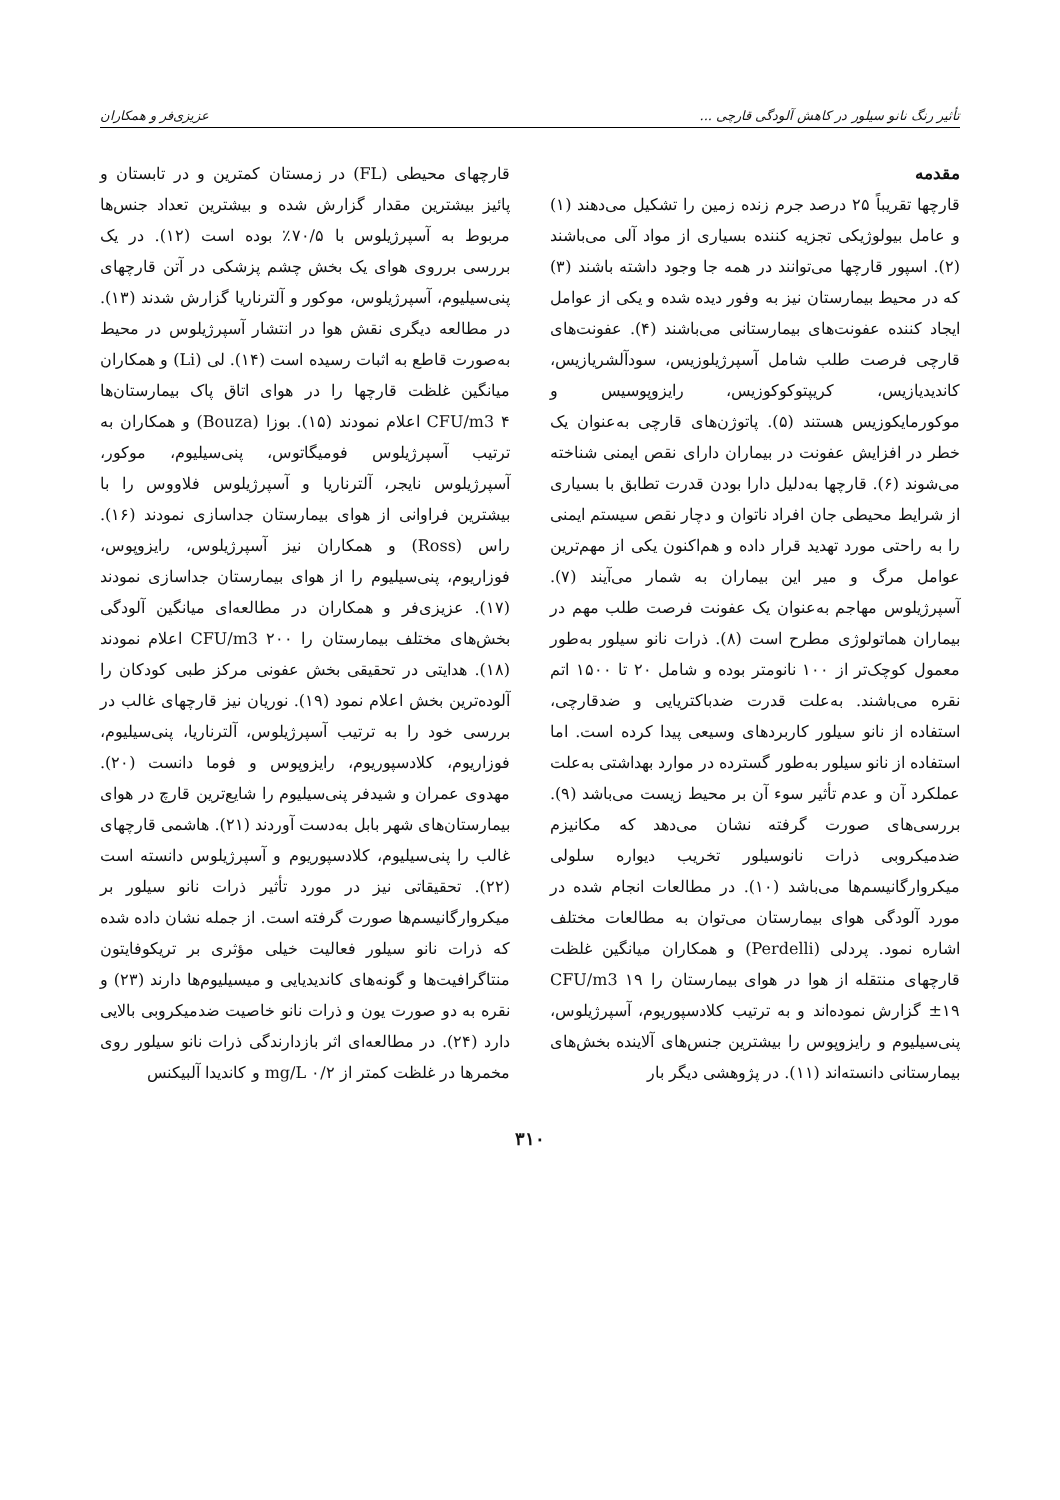تأثیر رنگ نانو سیلور در کاهش آلودگی قارچی ... عزیزی‌فر و همکاران
مقدمه
قارچها تقریباً ۲۵ درصد جرم زنده زمین را تشکیل می‌دهند (۱) و عامل بیولوژیکی تجزیه کننده بسیاری از مواد آلی می‌باشند (۲). اسپور قارچها می‌توانند در همه جا وجود داشته باشند (۳) که در محیط بیمارستان نیز به وفور دیده شده و یکی از عوامل ایجاد کننده عفونت‌های بیمارستانی می‌باشند (۴). عفونت‌های قارچی فرصت طلب شامل آسپرژیلوزیس، سودآلشریازیس، کاندیدیازیس، کریپتوکوکوزیس، رایزوپوسیس و موکورمایکوزیس هستند (۵). پاتوژن‌های قارچی به‌عنوان یک خطر در افزایش عفونت در بیماران دارای نقص ایمنی شناخته می‌شوند (۶). قارچها به‌دلیل دارا بودن قدرت تطابق با بسیاری از شرایط محیطی جان افراد ناتوان و دچار نقص سیستم ایمنی را به راحتی مورد تهدید قرار داده و هم‌اکنون یکی از مهم‌ترین عوامل مرگ و میر این بیماران به شمار می‌آیند (۷). آسپرژیلوس مهاجم به‌عنوان یک عفونت فرصت طلب مهم در بیماران هماتولوژی مطرح است (۸). ذرات نانو سیلور به‌طور معمول کوچک‌تر از ۱۰۰ نانومتر بوده و شامل ۲۰ تا ۱۵۰۰ اتم نقره می‌باشند. به‌علت قدرت ضدباکتریایی و ضدقارچی، استفاده از نانو سیلور کاربردهای وسیعی پیدا کرده است. اما استفاده از نانو سیلور به‌طور گسترده در موارد بهداشتی به‌علت عملکرد آن و عدم تأثیر سوء آن بر محیط زیست می‌باشد (۹). بررسی‌های صورت گرفته نشان می‌دهد که مکانیزم ضدمیکروبی ذرات نانوسیلور تخریب دیواره سلولی میکروارگانیسم‌ها می‌باشد (۱۰). در مطالعات انجام شده در مورد آلودگی هوای بیمارستان می‌توان به مطالعات مختلف اشاره نمود. پردلی (Perdelli) و همکاران میانگین غلظت قارچهای منتقله از هوا در هوای بیمارستان را CFU/m3 ۱۹ ±۱۹ گزارش نموده‌اند و به ترتیب کلادسپوریوم، آسپرژیلوس، پنی‌سیلیوم و رایزوپوس را بیشترین جنس‌های آلاینده بخش‌های بیمارستانی دانسته‌اند (۱۱). در پژوهشی دیگر بار
قارچهای محیطی (FL) در زمستان کمترین و در تابستان و پائیز بیشترین مقدار گزارش شده و بیشترین تعداد جنس‌ها مربوط به آسپرژیلوس با ۷۰/۵٪ بوده است (۱۲). در یک بررسی برروی هوای یک بخش چشم پزشکی در آتن قارچهای پنی‌سیلیوم، آسپرژیلوس، موکور و آلترناریا گزارش شدند (۱۳). در مطالعه دیگری نقش هوا در انتشار آسپرژیلوس در محیط به‌صورت قاطع به اثبات رسیده است (۱۴). لی (Li) و همکاران میانگین غلظت قارچها را در هوای اتاق پاک بیمارستان‌ها CFU/m3 ۴ اعلام نمودند (۱۵). بوزا (Bouza) و همکاران به ترتیب آسپرژیلوس فومیگاتوس، پنی‌سیلیوم، موکور، آسپرژیلوس نایجر، آلترناریا و آسپرژیلوس فلاووس را با بیشترین فراوانی از هوای بیمارستان جداسازی نمودند (۱۶). راس (Ross) و همکاران نیز آسپرژیلوس، رایزوپوس، فوزاریوم، پنی‌سیلیوم را از هوای بیمارستان جداسازی نمودند (۱۷). عزیزی‌فر و همکاران در مطالعه‌ای میانگین آلودگی بخش‌های مختلف بیمارستان را CFU/m3 ۲۰۰ اعلام نمودند (۱۸). هدایتی در تحقیقی بخش عفونی مرکز طبی کودکان را آلوده‌ترین بخش اعلام نمود (۱۹). نوریان نیز قارچهای غالب در بررسی خود را به ترتیب آسپرژیلوس، آلترناریا، پنی‌سیلیوم، فوزاریوم، کلادسپوریوم، رایزوپوس و فوما دانست (۲۰). مهدوی عمران و شیدفر پنی‌سیلیوم را شایع‌ترین قارچ در هوای بیمارستان‌های شهر بابل به‌دست آوردند (۲۱). هاشمی قارچهای غالب را پنی‌سیلیوم، کلادسپوریوم و آسپرژیلوس دانسته است (۲۲). تحقیقاتی نیز در مورد تأثیر ذرات نانو سیلور بر میکروارگانیسم‌ها صورت گرفته است. از جمله نشان داده شده که ذرات نانو سیلور فعالیت خیلی مؤثری بر تریکوفایتون منتاگرافیت‌ها و گونه‌های کاندیدیایی و میسیلیوم‌ها دارند (۲۳) و نقره به دو صورت یون و ذرات نانو خاصیت ضدمیکروبی بالایی دارد (۲۴). در مطالعه‌ای اثر بازدارندگی ذرات نانو سیلور روی مخمرها در غلظت کمتر از mg/L ۰/۲ و کاندیدا آلبیکنس
۳۱۰